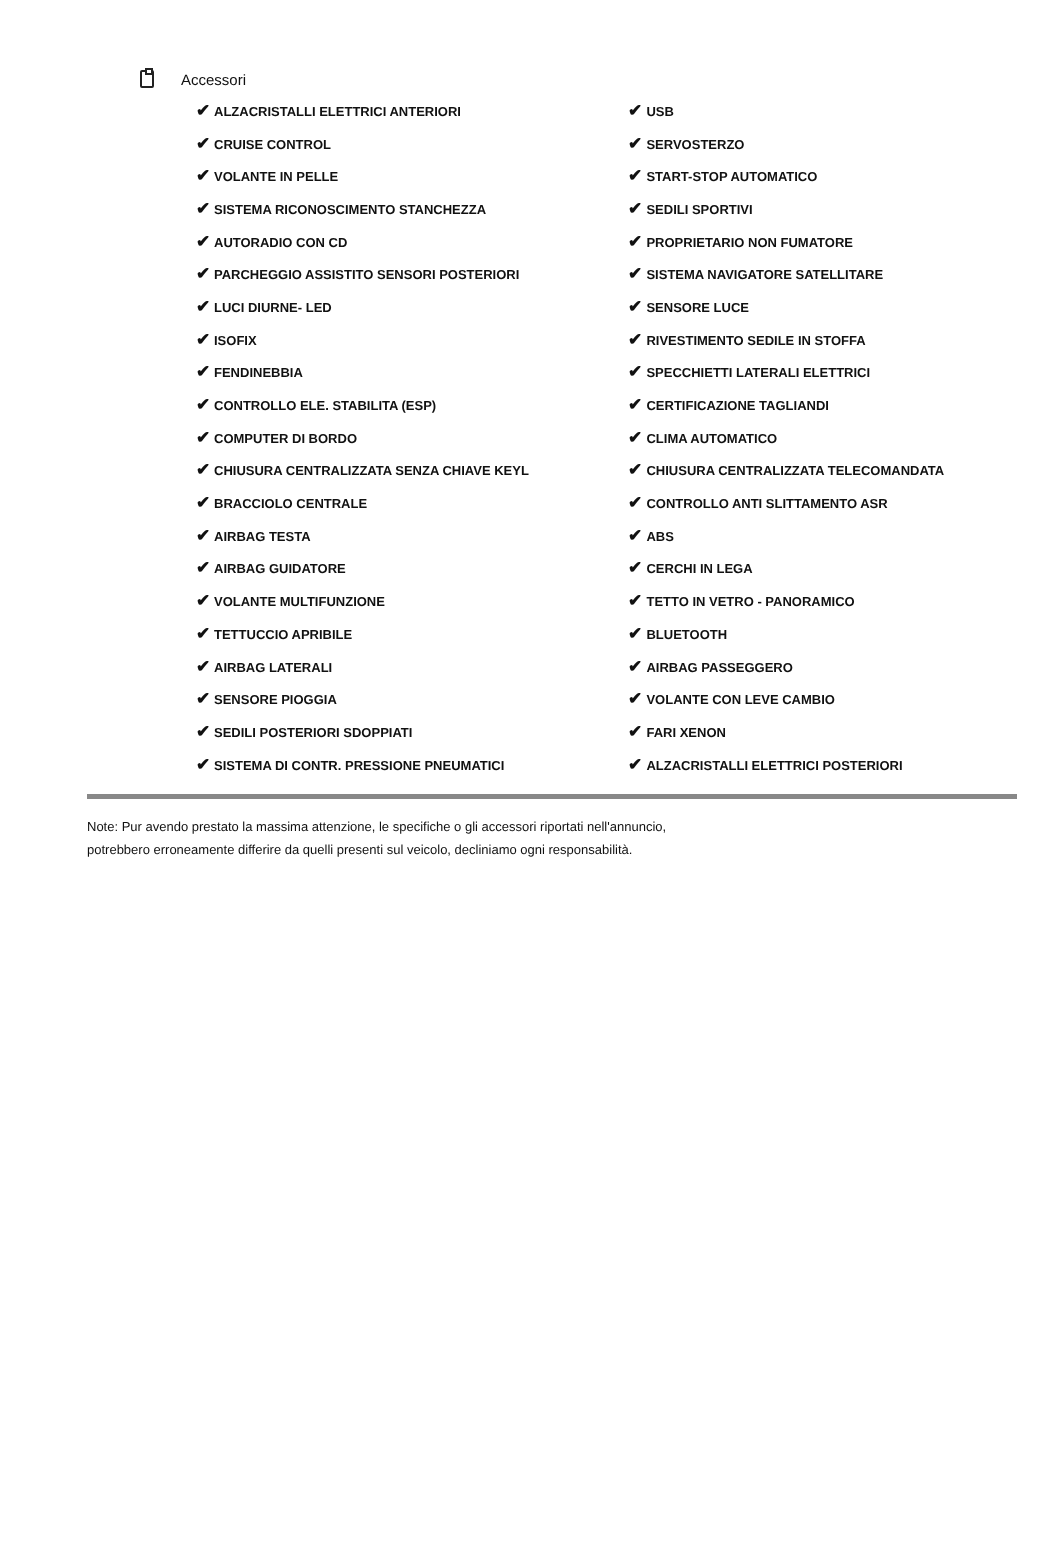Accessori
| ✔ ALZACRISTALLI ELETTRICI ANTERIORI | ✔ USB |
| ✔ CRUISE CONTROL | ✔ SERVOSTERZO |
| ✔ VOLANTE IN PELLE | ✔ START-STOP AUTOMATICO |
| ✔ SISTEMA RICONOSCIMENTO STANCHEZZA | ✔ SEDILI SPORTIVI |
| ✔ AUTORADIO CON CD | ✔ PROPRIETARIO NON FUMATORE |
| ✔ PARCHEGGIO ASSISTITO SENSORI POSTERIORI | ✔ SISTEMA NAVIGATORE SATELLITARE |
| ✔ LUCI DIURNE- LED | ✔ SENSORE LUCE |
| ✔ ISOFIX | ✔ RIVESTIMENTO SEDILE IN STOFFA |
| ✔ FENDINEBBIA | ✔ SPECCHIETTI LATERALI ELETTRICI |
| ✔ CONTROLLO ELE. STABILITA (ESP) | ✔ CERTIFICAZIONE TAGLIANDI |
| ✔ COMPUTER DI BORDO | ✔ CLIMA AUTOMATICO |
| ✔ CHIUSURA CENTRALIZZATA SENZA CHIAVE KEYL | ✔ CHIUSURA CENTRALIZZATA TELECOMANDATA |
| ✔ BRACCIOLO CENTRALE | ✔ CONTROLLO ANTI SLITTAMENTO ASR |
| ✔ AIRBAG TESTA | ✔ ABS |
| ✔ AIRBAG GUIDATORE | ✔ CERCHI IN LEGA |
| ✔ VOLANTE MULTIFUNZIONE | ✔ TETTO IN VETRO - PANORAMICO |
| ✔ TETTUCCIO APRIBILE | ✔ BLUETOOTH |
| ✔ AIRBAG LATERALI | ✔ AIRBAG PASSEGGERO |
| ✔ SENSORE PIOGGIA | ✔ VOLANTE CON LEVE CAMBIO |
| ✔ SEDILI POSTERIORI SDOPPIATI | ✔ FARI XENON |
| ✔ SISTEMA DI CONTR. PRESSIONE PNEUMATICI | ✔ ALZACRISTALLI ELETTRICI POSTERIORI |
Note: Pur avendo prestato la massima attenzione, le specifiche o gli accessori riportati nell'annuncio,
potrebbero erroneamente differire da quelli presenti sul veicolo, decliniamo ogni responsabilità.